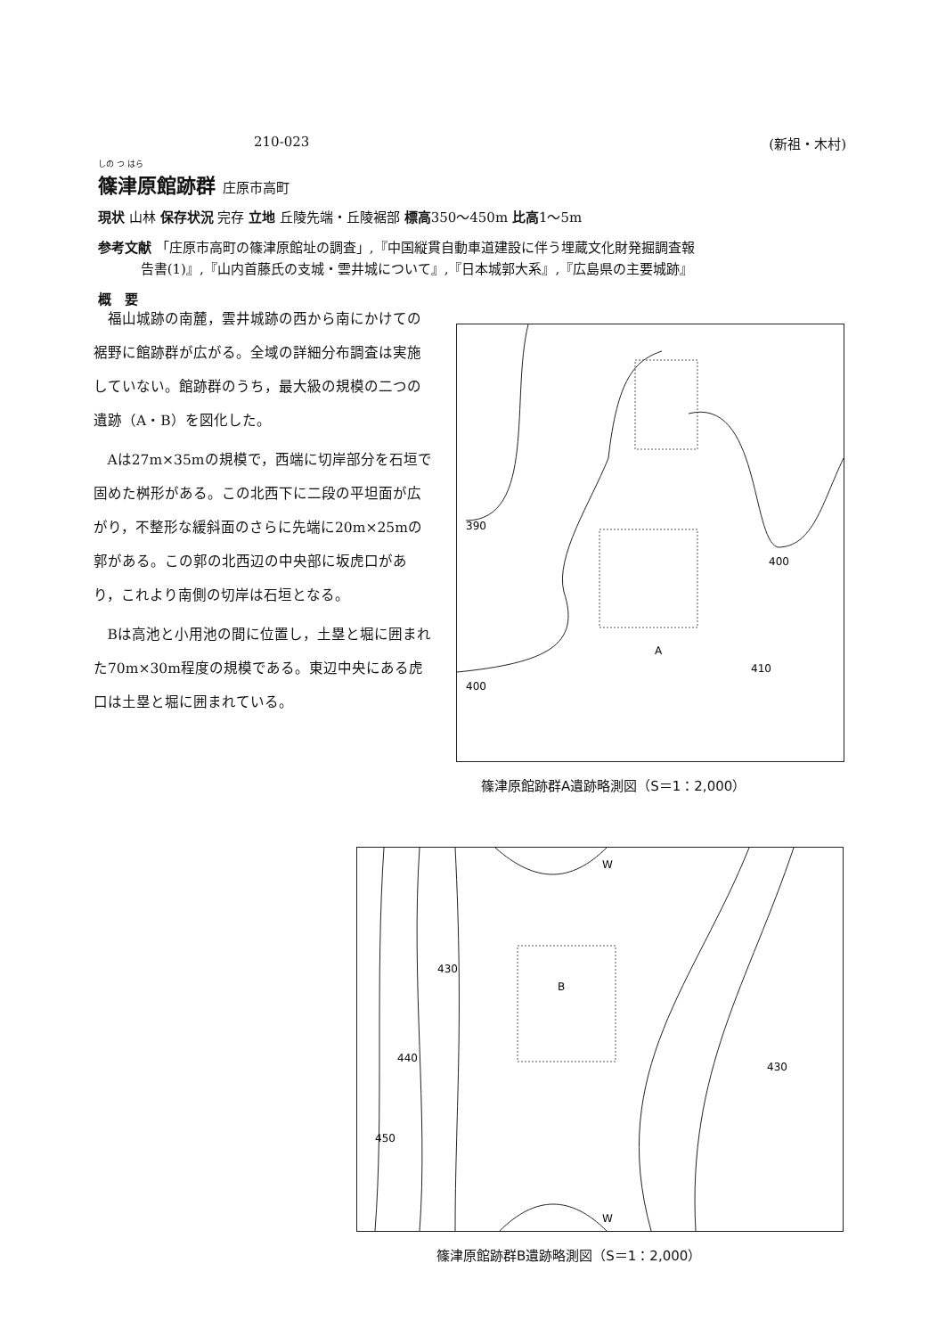210-023 (新祖・木村)
しの つ はら
篠津原館跡群 庄原市高町
現状 山林 保存状況 完存 立地 丘陵先端・丘陵裾部 標高350〜450m 比高1〜5m
参考文献 「庄原市高町の篠津原館址の調査」,『中国縦貫自動車道建設に伴う埋蔵文化財発掘調査報
告書(1)』,『山内首藤氏の支城・雲井城について』,『日本城郭大系』,『広島県の主要城跡』
概　要
福山城跡の南麓，雲井城跡の西から南にかけての裾野に館跡群が広がる。全域の詳細分布調査は実施していない。館跡群のうち，最大級の規模の二つの遺跡（A・B）を図化した。
Aは27m×35mの規模で，西端に切岸部分を石垣で固めた桝形がある。この北西下に二段の平坦面が広がり，不整形な緩斜面のさらに先端に20m×25mの郭がある。この郭の北西辺の中央部に坂虎口があり，これより南側の切岸は石垣となる。
Bは高池と小用池の間に位置し，土塁と堀に囲まれた70m×30m程度の規模である。東辺中央にある虎口は土塁と堀に囲まれている。
390
400
400
410
A
篠津原館跡群A遺跡略測図（S＝1：2,000）
B
W
W
430
440
450
430
篠津原館跡群B遺跡略測図（S＝1：2,000）